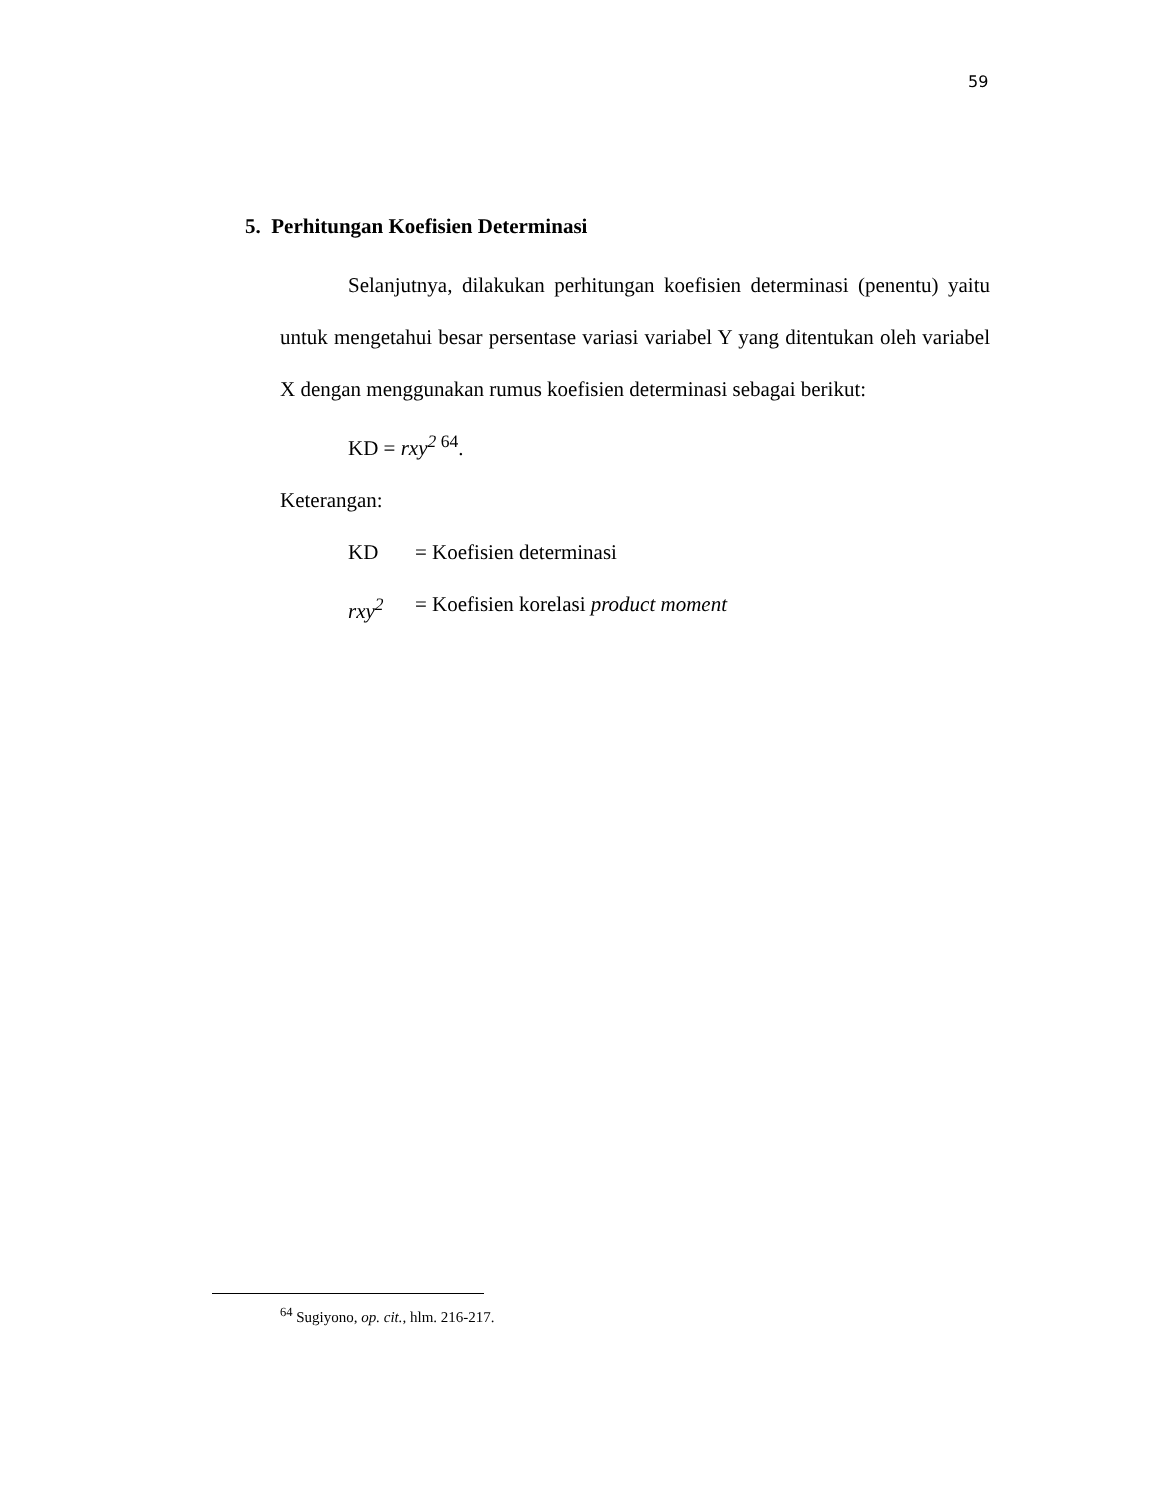59
5. Perhitungan Koefisien Determinasi
Selanjutnya, dilakukan perhitungan koefisien determinasi (penentu) yaitu untuk mengetahui besar persentase variasi variabel Y yang ditentukan oleh variabel X dengan menggunakan rumus koefisien determinasi sebagai berikut:
KD = rxy<sup>2 64</sup>.
Keterangan:
KD = Koefisien determinasi
rxy<sup>2</sup> = Koefisien korelasi product moment
<sup>64</sup> Sugiyono, op. cit., hlm. 216-217.